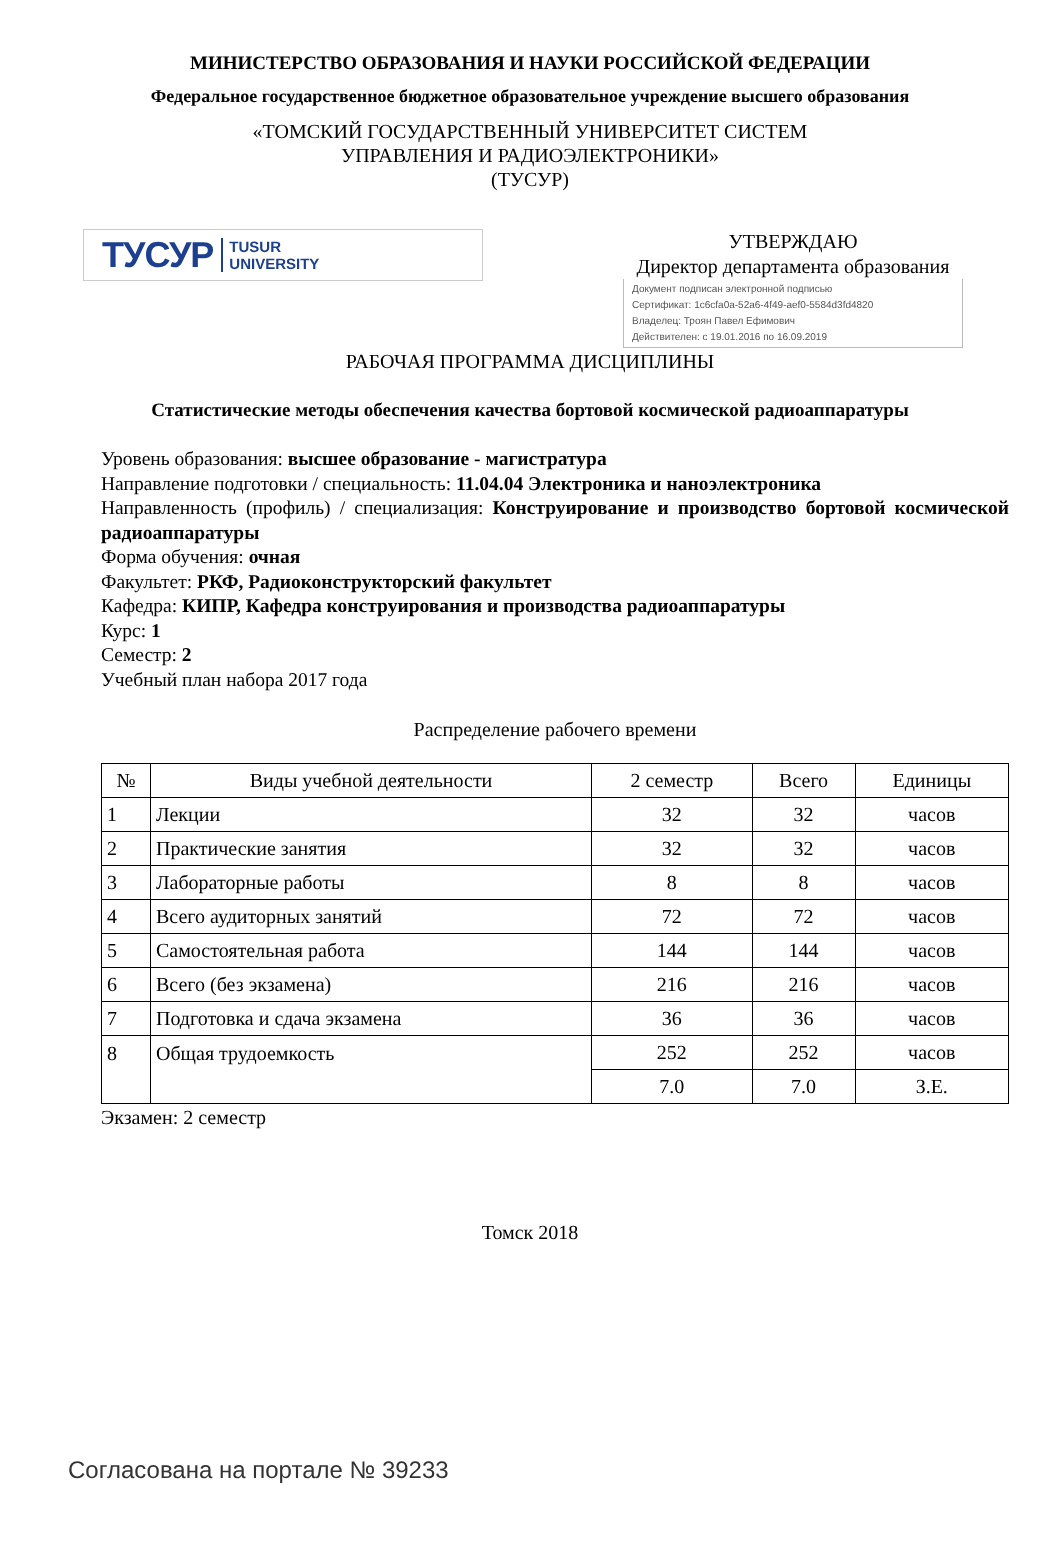МИНИСТЕРСТВО ОБРАЗОВАНИЯ И НАУКИ РОССИЙСКОЙ ФЕДЕРАЦИИ
Федеральное государственное бюджетное образовательное учреждение высшего образования
«ТОМСКИЙ ГОСУДАРСТВЕННЫЙ УНИВЕРСИТЕТ СИСТЕМ
УПРАВЛЕНИЯ И РАДИОЭЛЕКТРОНИКИ»
(ТУСУР)
ТУСУР TUSUR
UNIVERSITY
УТВЕРЖДАЮ
Директор департамента образования
Документ подписан электронной подписью
Сертификат: 1c6cfa0a-52a6-4f49-aef0-5584d3fd4820
Владелец: Троян Павел Ефимович
Действителен: с 19.01.2016 по 16.09.2019
РАБОЧАЯ ПРОГРАММА ДИСЦИПЛИНЫ
Статистические методы обеспечения качества бортовой космической радиоаппаратуры
Уровень образования: высшее образование - магистратура
Направление подготовки / специальность: 11.04.04 Электроника и наноэлектроника
Направленность (профиль) / специализация: Конструирование и производство бортовой космической радиоаппаратуры
Форма обучения: очная
Факультет: РКФ, Радиоконструкторский факультет
Кафедра: КИПР, Кафедра конструирования и производства радиоаппаратуры
Курс: 1
Семестр: 2
Учебный план набора 2017 года
Распределение рабочего времени
| № | Виды учебной деятельности | 2 семестр | Всего | Единицы |
| --- | --- | --- | --- | --- |
| 1 | Лекции | 32 | 32 | часов |
| 2 | Практические занятия | 32 | 32 | часов |
| 3 | Лабораторные работы | 8 | 8 | часов |
| 4 | Всего аудиторных занятий | 72 | 72 | часов |
| 5 | Самостоятельная работа | 144 | 144 | часов |
| 6 | Всего (без экзамена) | 216 | 216 | часов |
| 7 | Подготовка и сдача экзамена | 36 | 36 | часов |
| 8 | Общая трудоемкость | 252 | 252 | часов |
| | | 7.0 | 7.0 | З.Е. |
Экзамен: 2 семестр
Томск 2018
Согласована на портале № 39233